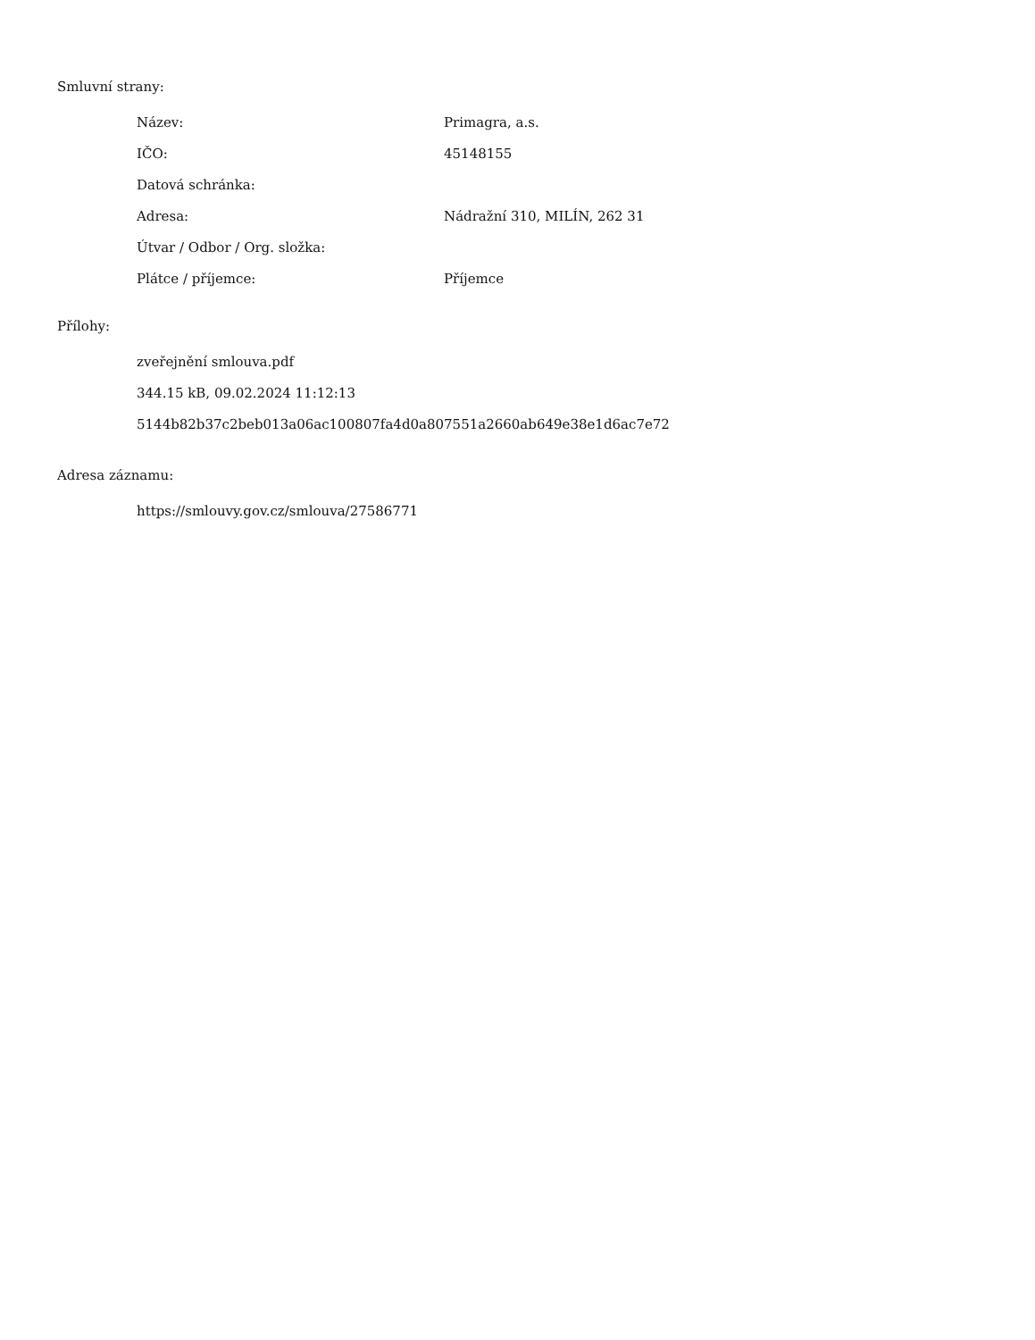Smluvní strany:
| Název: | Primagra, a.s. |
| IČO: | 45148155 |
| Datová schránka: | |
| Adresa: | Nádražní 310, MILÍN, 262 31 |
| Útvar / Odbor / Org. složka: | |
| Plátce / příjemce: | Příjemce |
Přílohy:
zveřejnění smlouva.pdf
344.15 kB, 09.02.2024 11:12:13
5144b82b37c2beb013a06ac100807fa4d0a807551a2660ab649e38e1d6ac7e72
Adresa záznamu:
https://smlouvy.gov.cz/smlouva/27586771